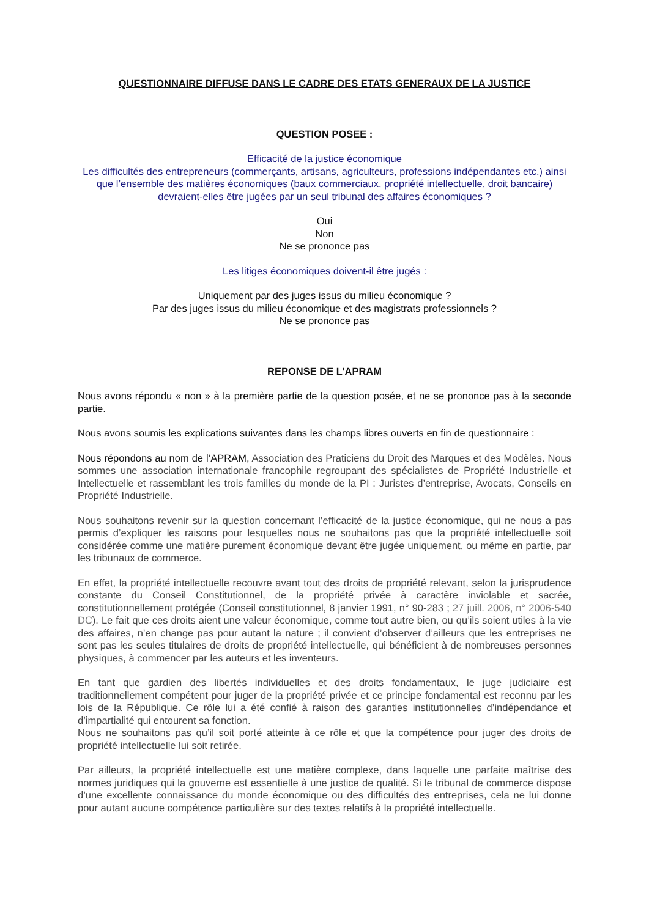QUESTIONNAIRE DIFFUSE DANS LE CADRE DES ETATS GENERAUX DE LA JUSTICE
QUESTION POSEE :
Efficacité de la justice économique
Les difficultés des entrepreneurs (commerçants, artisans, agriculteurs, professions indépendantes etc.) ainsi que l’ensemble des matières économiques (baux commerciaux, propriété intellectuelle, droit bancaire) devraient-elles être jugées par un seul tribunal des affaires économiques ?
Oui
Non
Ne se prononce pas
Les litiges économiques doivent-il être jugés :
Uniquement par des juges issus du milieu économique ?
Par des juges issus du milieu économique et des magistrats professionnels ?
Ne se prononce pas
REPONSE DE L’APRAM
Nous avons répondu « non » à la première partie de la question posée, et ne se prononce pas à la seconde partie.
Nous avons soumis les explications suivantes dans les champs libres ouverts en fin de questionnaire :
Nous répondons au nom de l’APRAM, Association des Praticiens du Droit des Marques et des Modèles. Nous sommes une association internationale francophile regroupant des spécialistes de Propriété Industrielle et Intellectuelle et rassemblant les trois familles du monde de la PI : Juristes d’entreprise, Avocats, Conseils en Propriété Industrielle.
Nous souhaitons revenir sur la question concernant l’efficacité de la justice économique, qui ne nous a pas permis d’expliquer les raisons pour lesquelles nous ne souhaitons pas que la propriété intellectuelle soit considérée comme une matière purement économique devant être jugée uniquement, ou même en partie, par les tribunaux de commerce.
En effet, la propriété intellectuelle recouvre avant tout des droits de propriété relevant, selon la jurisprudence constante du Conseil Constitutionnel, de la propriété privée à caractère inviolable et sacrée, constitutionnellement protégée (Conseil constitutionnel, 8 janvier 1991, n° 90-283 ; 27 juill. 2006, n° 2006-540 DC). Le fait que ces droits aient une valeur économique, comme tout autre bien, ou qu’ils soient utiles à la vie des affaires, n’en change pas pour autant la nature ; il convient d’observer d’ailleurs que les entreprises ne sont pas les seules titulaires de droits de propriété intellectuelle, qui bénéficient à de nombreuses personnes physiques, à commencer par les auteurs et les inventeurs.
En tant que gardien des libertés individuelles et des droits fondamentaux, le juge judiciaire est traditionnellement compétent pour juger de la propriété privée et ce principe fondamental est reconnu par les lois de la République. Ce rôle lui a été confié à raison des garanties institutionnelles d’indépendance et d’impartialité qui entourent sa fonction.
Nous ne souhaitons pas qu’il soit porté atteinte à ce rôle et que la compétence pour juger des droits de propriété intellectuelle lui soit retirée.
Par ailleurs, la propriété intellectuelle est une matière complexe, dans laquelle une parfaite maîtrise des normes juridiques qui la gouverne est essentielle à une justice de qualité. Si le tribunal de commerce dispose d’une excellente connaissance du monde économique ou des difficultés des entreprises, cela ne lui donne pour autant aucune compétence particulière sur des textes relatifs à la propriété intellectuelle.